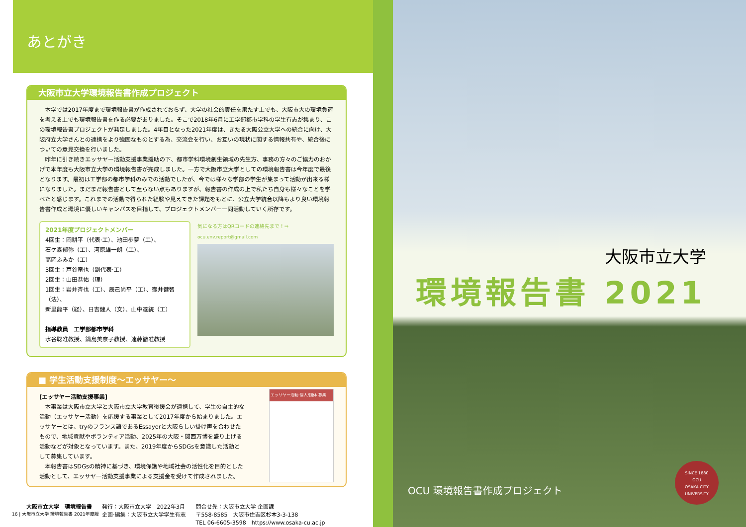あとがき
大阪市立大学環境報告書作成プロジェクト
本学では2017年度まで環境報告書が作成されておらず、大学の社会的責任を果たす上でも、大阪市大の環境負荷を考える上でも環境報告書を作る必要がありました。そこで2018年6月に工学部都市学科の学生有志が集まり、この環境報告書プロジェクトが発足しました。4年目となった2021年度は、きたる大阪公立大学への統合に向け、大阪府立大学さんとの連携をより強固なものとする為、交流会を行い、お互いの現状に関する情報共有や、統合後についての意見交換を行いました。
昨年に引き続きエッサヤー活動支援事業援助の下、都市学科環境創生領域の先生方、事務の方々のご協力のおかげで本年度も大阪市立大学の環境報告書が完成しました。一方で大阪市立大学としての環境報告書は今年度で最後となります。最初は工学部の都市学科のみでの活動でしたが、今では様々な学部の学生が集まって活動が出来る様になりました。まだまだ報告書として至らない点もありますが、報告書の作成の上で私たち自身も様々なことを学べたと感じます。これまでの活動で得られた経験や見えてきた課題をもとに、公立大学統合以降もより良い環境報告書作成と環境に優しいキャンパスを目指して、プロジェクトメンバー一同活動していく所存です。
2021年度プロジェクトメンバー
4回生：岡耕平（代表·工）、池田歩夢（工）、
石ケ森郁弥（工）、河原雄一朗（工）、
高岡ふみか（工）
3回生：戸谷竜也（副代表·工）
2回生：山田恭佑（理）
1回生：岩井斉也（工）、辰己尚平（工）、壷井健智（法）、
新里龍平（経）、日吉健人（文）、山中遂統（工）
指導教員　工学部都市学科
水谷聡准教授、鍋島美奈子教授、遠藤徹准教授
気になる方はQRコードの連絡先まで！⇒ ocu.env.report@gmail.com
■ 学生活動支援制度～エッサヤー～
[エッサヤー活動支援事業]
本事業は大阪市立大学と大阪市立大学教育後援会が連携して、学生の自主的な活動（エッサヤー活動）を応援する事業として2017年度から始まりました。エッサヤーとは、tryのフランス語であるEssayerと大阪らしい掛け声を合わせたもので、地域貢献やボランティア活動、2025年の大阪・関西万博を盛り上げる活動などが対象となっています。また、2019年度からSDGsを意識した活動として募集しています。
本報告書はSDGsの精神に基づき、環境保護や地域社会の活性化を目的とした活動として、エッサヤー活動支援事業による支援金を受けて作成されました。
エッサヤー活動 個人/団体 募集
大阪市立大学　環境報告書 発行：大阪市立大学　2022年3月
企画·編集：大阪市立大学学生有志
問合せ先：大阪市立大学 企画課
〒558-8585　大阪市住吉区杉本3-3-138
TEL 06-6605-3598　https://www.osaka-cu.ac.jp
16 | 大阪市立大学 環境報告書 2021年度版
大阪市立大学
環境報告書 2021
OCU 環境報告書作成プロジェクト
SINCE 1880
OCU
OSAKA CITY UNIVERSITY